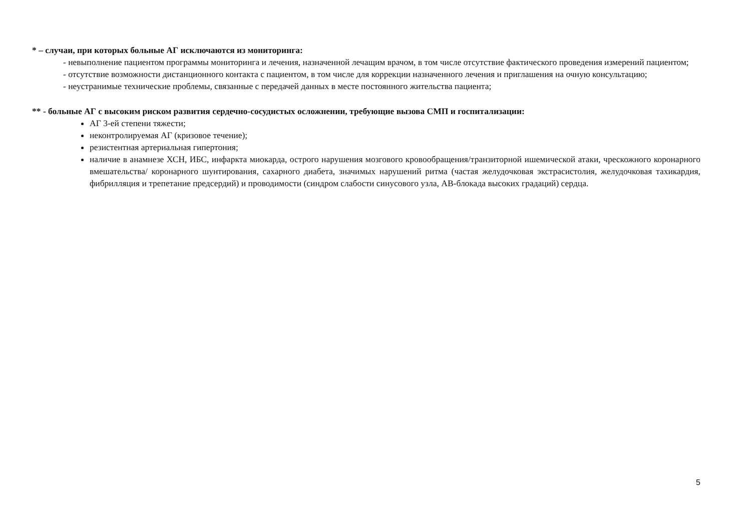* – случаи, при которых больные АГ исключаются из мониторинга:
- невыполнение пациентом программы мониторинга и лечения, назначенной лечащим врачом, в том числе отсутствие фактического проведения измерений пациентом;
- отсутствие возможности дистанционного контакта с пациентом, в том числе для коррекции назначенного лечения и приглашения на очную консультацию;
- неустранимые технические проблемы, связанные с передачей данных в месте постоянного жительства пациента;
** - больные АГ с высоким риском развития сердечно-сосудистых осложнении, требующие вызова СМП и госпитализации:
АГ 3-ей степени тяжести;
неконтролируемая АГ (кризовое течение);
резистентная артериальная гипертония;
наличие в анамнезе ХСН, ИБС, инфаркта миокарда, острого нарушения мозгового кровообращения/транзиторной ишемической атаки, чрескожного коронарного вмешательства/ коронарного шунтирования, сахарного диабета, значимых нарушений ритма (частая желудочковая экстрасистолия, желудочковая тахикардия, фибрилляция и трепетание предсердий) и проводимости (синдром слабости синусового узла, АВ-блокада высоких градаций) сердца.
5